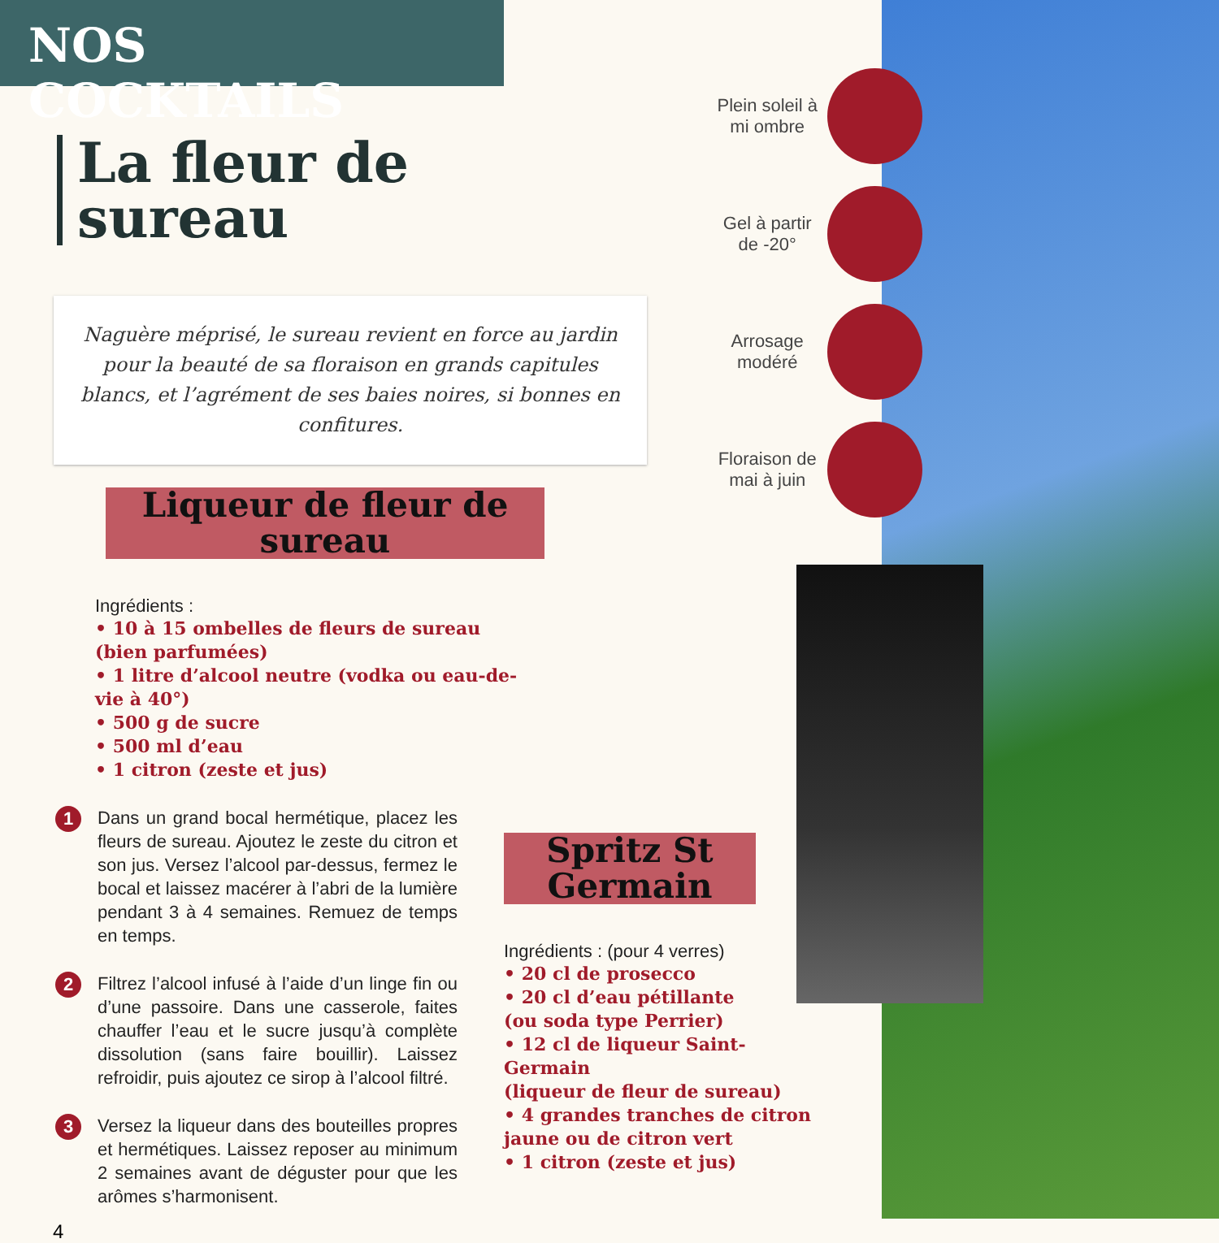NOS COCKTAILS
La fleur de sureau
Naguère méprisé, le sureau revient en force au jardin pour la beauté de sa floraison en grands capitules blancs, et l’agrément de ses baies noires, si bonnes en confitures.
Liqueur de fleur de sureau
Ingrédients :
• 10 à 15 ombelles de fleurs de sureau
(bien parfumées)
• 1 litre d’alcool neutre (vodka ou eau-de-vie à 40°)
• 500 g de sucre
• 500 ml d’eau
• 1 citron (zeste et jus)
1
Dans un grand bocal hermétique, placez les fleurs de sureau. Ajoutez le zeste du citron et son jus. Versez l’alcool par-dessus, fermez le bocal et laissez macérer à l’abri de la lumière pendant 3 à 4 semaines. Remuez de temps en temps.
2
Filtrez l’alcool infusé à l’aide d’un linge fin ou d’une passoire. Dans une casserole, faites chauffer l’eau et le sucre jusqu’à complète dissolution (sans faire bouillir). Laissez refroidir, puis ajoutez ce sirop à l’alcool filtré.
3
Versez la liqueur dans des bouteilles propres et hermétiques. Laissez reposer au minimum 2 semaines avant de déguster pour que les arômes s’harmonisent.
4
Plein soleil à mi ombre
Gel à partir de -20°
Arrosage modéré
Floraison de mai à juin
Spritz St Germain
Ingrédients : (pour 4 verres)
• 20 cl de prosecco
• 20 cl d’eau pétillante
(ou soda type Perrier)
• 12 cl de liqueur Saint-Germain
(liqueur de fleur de sureau)
• 4 grandes tranches de citron
jaune ou de citron vert
• 1 citron (zeste et jus)